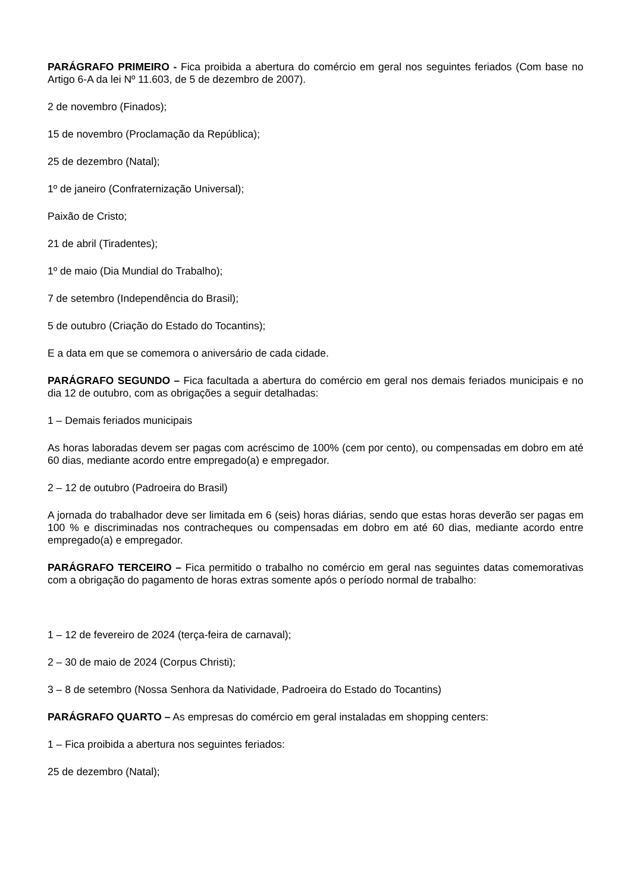PARÁGRAFO PRIMEIRO - Fica proibida a abertura do comércio em geral nos seguintes feriados (Com base no Artigo 6-A da lei Nº 11.603, de 5 de dezembro de 2007).
2 de novembro (Finados);
15 de novembro (Proclamação da República);
25 de dezembro (Natal);
1º de janeiro (Confraternização Universal);
Paixão de Cristo;
21 de abril (Tiradentes);
1º de maio (Dia Mundial do Trabalho);
7 de setembro (Independência do Brasil);
5 de outubro (Criação do Estado do Tocantins);
E a data em que se comemora o aniversário de cada cidade.
PARÁGRAFO SEGUNDO – Fica facultada a abertura do comércio em geral nos demais feriados municipais e no dia 12 de outubro, com as obrigações a seguir detalhadas:
1 – Demais feriados municipais
As horas laboradas devem ser pagas com acréscimo de 100% (cem por cento), ou compensadas em dobro em até 60 dias, mediante acordo entre empregado(a) e empregador.
2 – 12 de outubro (Padroeira do Brasil)
A jornada do trabalhador deve ser limitada em 6 (seis) horas diárias, sendo que estas horas deverão ser pagas em 100 % e discriminadas nos contracheques ou compensadas em dobro em até 60 dias, mediante acordo entre empregado(a) e empregador.
PARÁGRAFO TERCEIRO – Fica permitido o trabalho no comércio em geral nas seguintes datas comemorativas com a obrigação do pagamento de horas extras somente após o período normal de trabalho:
1 – 12 de fevereiro de 2024 (terça-feira de carnaval);
2 – 30 de maio de 2024 (Corpus Christi);
3 – 8 de setembro (Nossa Senhora da Natividade, Padroeira do Estado do Tocantins)
PARÁGRAFO QUARTO – As empresas do comércio em geral instaladas em shopping centers:
1 – Fica proibida a abertura nos seguintes feriados:
25 de dezembro (Natal);